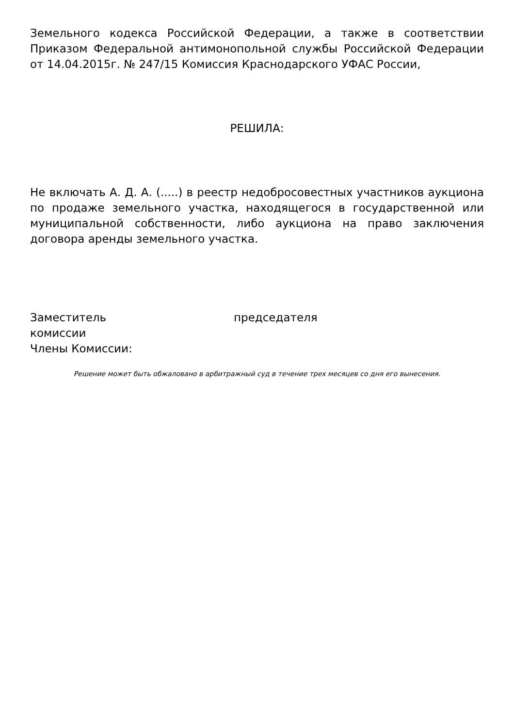Земельного кодекса Российской Федерации, а также в соответствии Приказом Федеральной антимонопольной службы Российской Федерации от 14.04.2015г. № 247/15 Комиссия Краснодарского УФАС России,
РЕШИЛА:
Не включать А. Д. А. (.....) в реестр недобросовестных участников аукциона по продаже земельного участка, находящегося в государственной или муниципальной собственности, либо аукциона на право заключения договора аренды земельного участка.
Заместитель председателя
комиссии
Члены Комиссии:
Решение может быть обжаловано в арбитражный суд в течение трех месяцев со дня его вынесения.